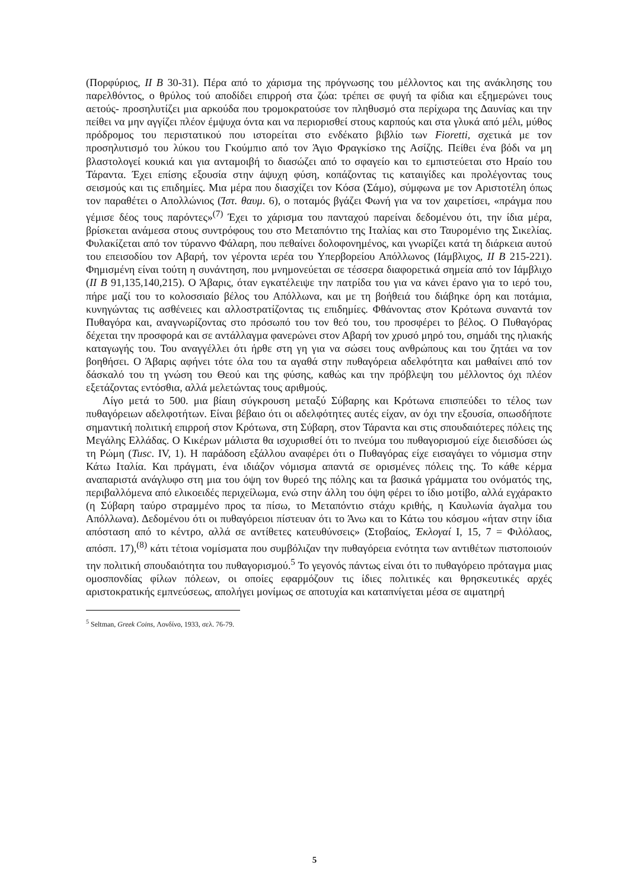(Πορφύριος, ΙΙ Β 30-31). Πέρα από το χάρισμα της πρόγνωσης του μέλλοντος και της ανάκλησης του παρελθόντος, ο θρύλος τού αποδίδει επιρροή στα ζώα: τρέπει σε φυγή τα φίδια και εξημερώνει τους αετούς- προσηλυτίζει μια αρκούδα που τρομοκρατούσε τον πληθυσμό στα περίχωρα της Δαυνίας και την πείθει να μην αγγίζει πλέον έμψυχα όντα και να περιορισθεί στους καρπούς και στα γλυκά από μέλι, μύθος πρόδρομος του περιστατικού που ιστορείται στο ενδέκατο βιβλίο των Fioretti, σχετικά με τον προσηλυτισμό του λύκου του Γκούμπιο από τον Άγιο Φραγκίσκο της Ασίζης. Πείθει ένα βόδι να μη βλαστολογεί κουκιά και για ανταμοιβή το διασώζει από το σφαγείο και το εμπιστεύεται στο Ηραίο του Τάραντα. Έχει επίσης εξουσία στην άψυχη φύση, κοπάζοντας τις καταιγίδες και προλέγοντας τους σεισμούς και τις επιδημίες. Μια μέρα που διασχίζει τον Κόσα (Σάμο), σύμφωνα με τον Αριστοτέλη όπως τον παραθέτει ο Απολλώνιος (Ίστ. θαυμ. 6), ο ποταμός βγάζει Φωνή για να τον χαιρετίσει, «πράγμα που γέμισε δέος τους παρόντες»<sup>(7)</sup> Έχει το χάρισμα του πανταχού παρείναι δεδομένου ότι, την ίδια μέρα, βρίσκεται ανάμεσα στους συντρόφους του στο Μεταπόντιο της Ιταλίας και στο Ταυρομένιο της Σικελίας. Φυλακίζεται από τον τύραννο Φάλαρη, που πεθαίνει δολοφονημένος, και γνωρίζει κατά τη διάρκεια αυτού του επεισοδίου τον Αβαρή, τον γέροντα ιερέα του Υπερβορείου Απόλλωνος (Ιάμβλιχος, ΙΙ Β 215-221). Φημισμένη είναι τούτη η συνάντηση, που μνημονεύεται σε τέσσερα διαφορετικά σημεία από τον Ιάμβλιχο (ΙΙ Β 91,135,140,215). Ο Άβαρις, όταν εγκατέλειψε την πατρίδα του για να κάνει έρανο για το ιερό του, πήρε μαζί του το κολοσσιαίο βέλος του Απόλλωνα, και με τη βοήθειά του διάβηκε όρη και ποτάμια, κυνηγώντας τις ασθένειες και αλλοστρατίζοντας τις επιδημίες. Φθάνοντας στον Κρότωνα συναντά τον Πυθαγόρα και, αναγνωρίζοντας στο πρόσωπό του τον θεό του, του προσφέρει το βέλος. Ο Πυθαγόρας δέχεται την προσφορά και σε αντάλλαγμα φανερώνει στον Αβαρή τον χρυσό μηρό του, σημάδι της ηλιακής καταγωγής του. Του αναγγέλλει ότι ήρθε στη γη για να σώσει τους ανθρώπους και του ζητάει να τον βοηθήσει. Ο Άβαρις αφήνει τότε όλα του τα αγαθά στην πυθαγόρεια αδελφότητα και μαθαίνει από τον δάσκαλό του τη γνώση του Θεού και της φύσης, καθώς και την πρόβλεψη του μέλλοντος όχι πλέον εξετάζοντας εντόσθια, αλλά μελετώντας τους αριθμούς.
Λίγο μετά το 500. μια βίαιη σύγκρουση μεταξύ Σύβαρης και Κρότωνα επισπεύδει το τέλος των πυθαγόρειων αδελφοτήτων. Είναι βέβαιο ότι οι αδελφότητες αυτές είχαν, αν όχι την εξουσία, οπωσδήποτε σημαντική πολιτική επιρροή στον Κρότωνα, στη Σύβαρη, στον Τάραντα και στις σπουδαιότερες πόλεις της Μεγάλης Ελλάδας. Ο Κικέρων μάλιστα θα ισχυρισθεί ότι το πνεύμα του πυθαγορισμού είχε διεισδύσει ώς τη Ρώμη (Tusc. IV, 1). Η παράδοση εξάλλου αναφέρει ότι ο Πυθαγόρας είχε εισαγάγει το νόμισμα στην Κάτω Ιταλία. Και πράγματι, ένα ιδιάζον νόμισμα απαντά σε ορισμένες πόλεις της. Το κάθε κέρμα αναπαριστά ανάγλυφο στη μια του όψη τον θυρεό της πόλης και τα βασικά γράμματα του ονόματός της, περιβαλλόμενα από ελικοειδές περιχείλωμα, ενώ στην άλλη του όψη φέρει το ίδιο μοτίβο, αλλά εγχάρακτο (η Σύβαρη ταύρο στραμμένο προς τα πίσω, το Μεταπόντιο στάχυ κριθής, η Καυλωνία άγαλμα του Απόλλωνα). Δεδομένου ότι οι πυθαγόρειοι πίστευαν ότι το Άνω και το Κάτω του κόσμου «ήταν στην ίδια απόσταση από το κέντρο, αλλά σε αντίθετες κατευθύνσεις» (Στοβαίος, Έκλογαί Ι, 15, 7 = Φιλόλαος, απόσπ. 17),<sup>(8)</sup> κάτι τέτοια νομίσματα που συμβόλιζαν την πυθαγόρεια ενότητα των αντιθέτων πιστοποιούν την πολιτική σπουδαιότητα του πυθαγορισμού.<sup>5</sup> Το γεγονός πάντως είναι ότι το πυθαγόρειο πρόταγμα μιας ομοσπονδίας φίλων πόλεων, οι οποίες εφαρμόζουν τις ίδιες πολιτικές και θρησκευτικές αρχές αριστοκρατικής εμπνεύσεως, απολήγει μονίμως σε αποτυχία και καταπνίγεται μέσα σε αιματηρή
<sup>5</sup> Seltman, Greek Coins, Λονδίνο, 1933, σελ. 76-79.
5